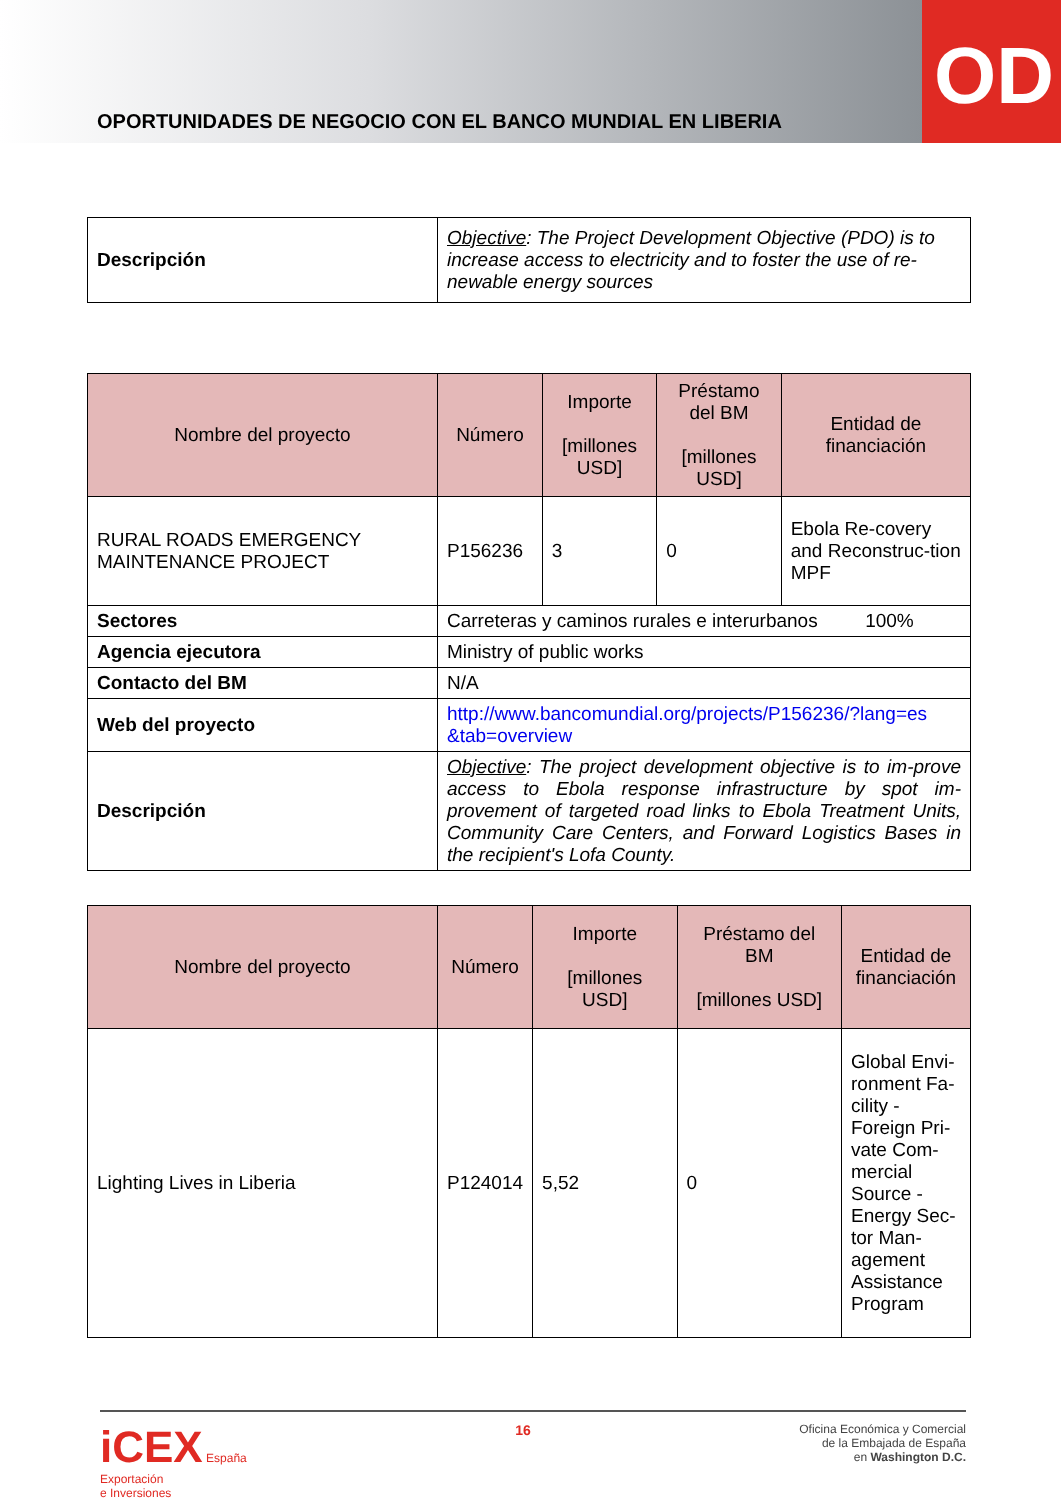OPORTUNIDADES DE NEGOCIO CON EL BANCO MUNDIAL EN LIBERIA
OD
| Descripción | Objective : The Project Development Objective (PDO) is to increase access to electricity and to foster the use of re-newable energy sources |
| Nombre del proyecto | Número | Importe [millones USD] | Préstamo del BM [millones USD] | Entidad de financiación |
| --- | --- | --- | --- | --- |
| RURAL ROADS EMERGENCY MAINTENANCE PROJECT | P156236 | 3 | 0 | Ebola Re-covery and Reconstruc-tion MPF |
| Sectores | Carreteras y caminos rurales e interurbanos 100% | | | |
| Agencia ejecutora | Ministry of public works | | | |
| Contacto del BM | N/A | | | |
| Web del proyecto | http://www.bancomundial.org/projects/P156236/?lang=es &tab=overview | | | |
| Descripción | Objective : The project development objective is to im-prove access to Ebola response infrastructure by spot im-provement of targeted road links to Ebola Treatment Units, Community Care Centers, and Forward Logistics Bases in the recipient's Lofa County. | | | |
| Nombre del proyecto | Número | Importe [millones USD] | Préstamo del BM [millones USD] | Entidad de financiación |
| --- | --- | --- | --- | --- |
| Lighting Lives in Liberia | P124014 | 5,52 | 0 | Global Envi-ronment Fa-cility - Foreign Pri-vate Com-mercial Source - Energy Sec-tor Man-agement Assistance Program |
iCEX España
Exportación
e Inversiones
16
Oficina Económica y Comercial
de la Embajada de España
en Washington D.C.